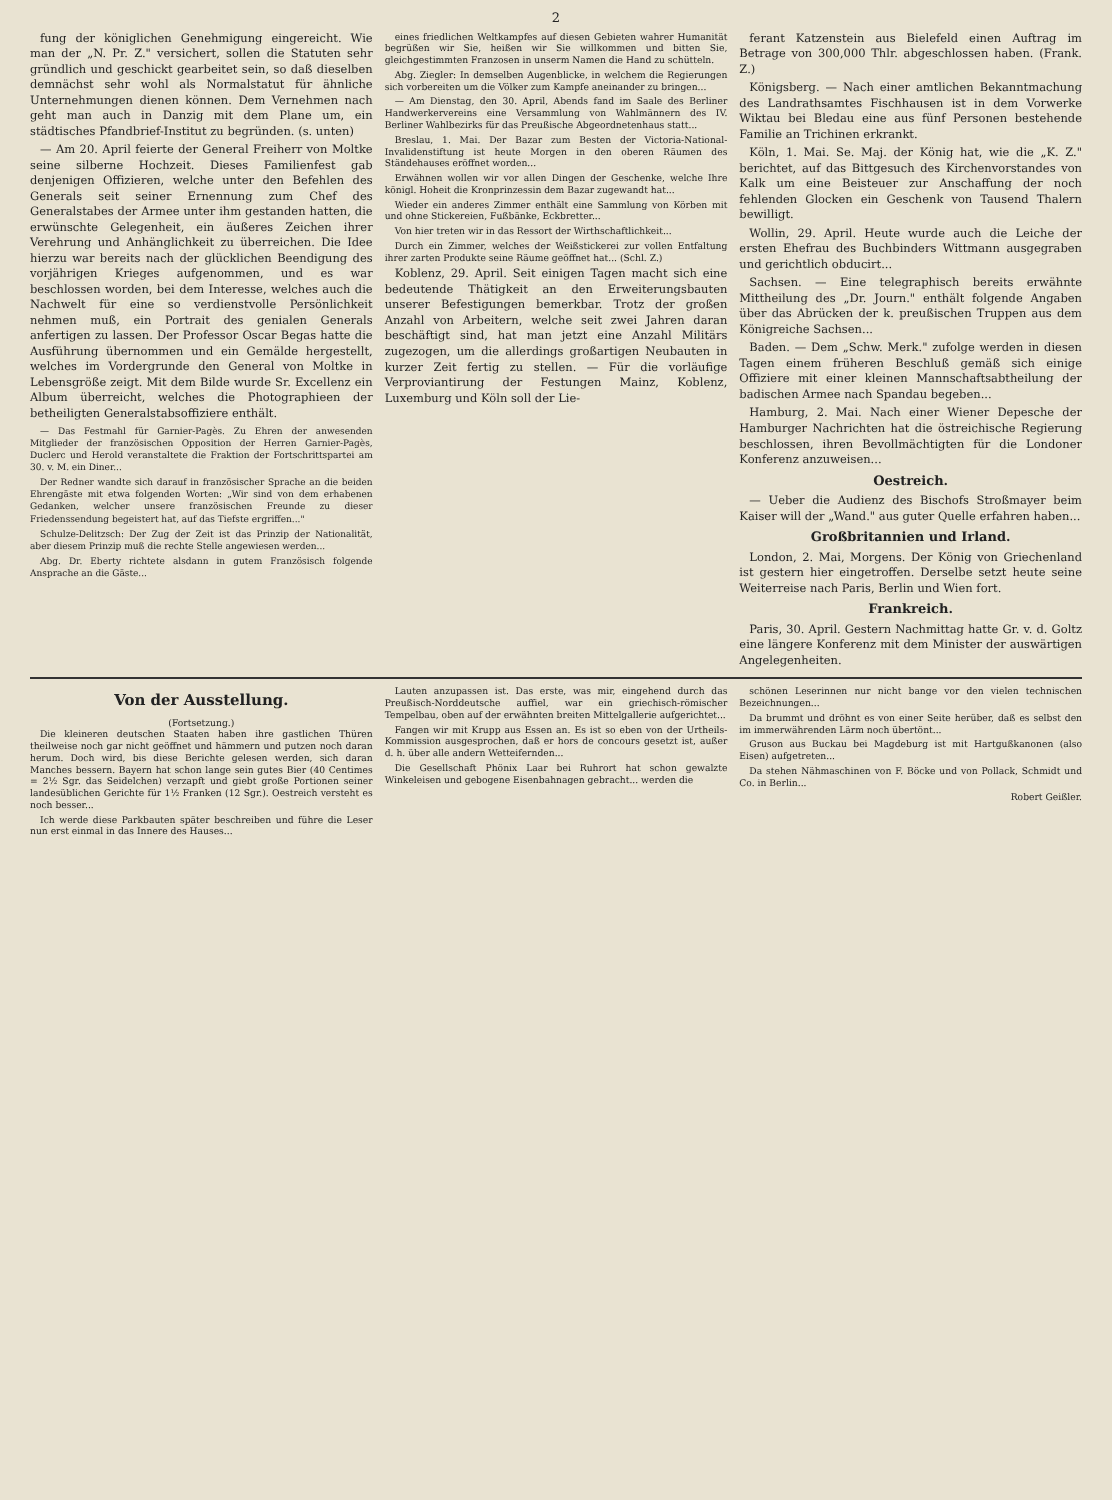2
fung der königlichen Genehmigung eingereicht. Wie man der „N. Pr. Z." versichert, sollen die Statuten sehr gründlich und geschickt gearbeitet sein, so daß dieselben demnächst sehr wohl als Normalstatut für ähnliche Unternehmungen dienen können. Dem Vernehmen nach geht man auch in Danzig mit dem Plane um, ein städtisches Pfandbrief-Institut zu begründen. (s. unten)
— Am 20. April feierte der General Freiherr von Moltke seine silberne Hochzeit. Dieses Familienfest gab denjenigen Offizieren, welche unter den Befehlen des Generals seit seiner Ernennung zum Chef des Generalstabes der Armee unter ihm gestanden hatten, die erwünschte Gelegenheit, ein äußeres Zeichen ihrer Verehrung und Anhänglichkeit zu überreichen. Die Idee hierzu war bereits nach der glücklichen Beendigung des vorjährigen Krieges aufgenommen, und es war beschlossen worden, bei dem Interesse, welches auch die Nachwelt für eine so verdienstvolle Persönlichkeit nehmen muß, ein Portrait des genialen Generals anfertigen zu lassen. Der Professor Oscar Begas hatte die Ausführung übernommen und ein Gemälde hergestellt, welches im Vordergrunde den General von Moltke in Lebensgröße zeigt. Mit dem Bilde wurde Sr. Excellenz ein Album überreicht, welches die Photographieen der betheiligten Generalstabsoffiziere enthält.
— Das Festmahl für Garnier-Pagès. Zu Ehren der anwesenden Mitglieder der französischen Opposition der Herren Garnier-Pagès, Duclerc und Herold veranstaltete die Fraktion der Fortschrittspartei am 30. v. M. ein Diner...
Der Redner wandte sich darauf in französischer Sprache an die beiden Ehrengäste mit etwa folgenden Worten: „Wir sind von dem erhabenen Gedanken, welcher unsere französischen Freunde zu dieser Friedenssendung begeistert hat, auf das Tiefste ergriffen..."
Schulze-Delitzsch: Der Zug der Zeit ist das Prinzip der Nationalität, aber diesem Prinzip muß die rechte Stelle angewiesen werden...
Abg. Dr. Eberty richtete alsdann in gutem Französisch folgende Ansprache an die Gäste...
eines friedlichen Weltkampfes auf diesen Gebieten wahrer Humanität begrüßen wir Sie, heißen wir Sie willkommen und bitten Sie, gleichgestimmten Franzosen in unserm Namen die Hand zu schütteln.
Abg. Ziegler: In demselben Augenblicke, in welchem die Regierungen sich vorbereiten um die Völker zum Kampfe aneinander zu bringen...
— Am Dienstag, den 30. April, Abends fand im Saale des Berliner Handwerkervereins eine Versammlung von Wahlmännern des IV. Berliner Wahlbezirks für das Preußische Abgeordnetenhaus statt...
Breslau, 1. Mai. Der Bazar zum Besten der Victoria-National-Invalidenstiftung ist heute Morgen in den oberen Räumen des Ständehauses eröffnet worden...
Erwähnen wollen wir vor allen Dingen der Geschenke, welche Ihre königl. Hoheit die Kronprinzessin dem Bazar zugewandt hat...
Wieder ein anderes Zimmer enthält eine Sammlung von Körben mit und ohne Stickereien, Fußbänke, Eckbretter...
Von hier treten wir in das Ressort der Wirthschaftlichkeit...
Durch ein Zimmer, welches der Weißstickerei zur vollen Entfaltung ihrer zarten Produkte seine Räume geöffnet hat... (Schl. Z.)
Koblenz, 29. April. Seit einigen Tagen macht sich eine bedeutende Thätigkeit an den Erweiterungsbauten unserer Befestigungen bemerkbar. Trotz der großen Anzahl von Arbeitern, welche seit zwei Jahren daran beschäftigt sind, hat man jetzt eine Anzahl Militärs zugezogen, um die allerdings großartigen Neubauten in kurzer Zeit fertig zu stellen. — Für die vorläufige Verproviantirung der Festungen Mainz, Koblenz, Luxemburg und Köln soll der Lie-
ferant Katzenstein aus Bielefeld einen Auftrag im Betrage von 300,000 Thlr. abgeschlossen haben. (Frank. Z.)
Königsberg. — Nach einer amtlichen Bekanntmachung des Landrathsamtes Fischhausen ist in dem Vorwerke Wiktau bei Bledau eine aus fünf Personen bestehende Familie an Trichinen erkrankt.
Köln, 1. Mai. Se. Maj. der König hat, wie die „K. Z." berichtet, auf das Bittgesuch des Kirchenvorstandes von Kalk um eine Beisteuer zur Anschaffung der noch fehlenden Glocken ein Geschenk von Tausend Thalern bewilligt.
Wollin, 29. April. Heute wurde auch die Leiche der ersten Ehefrau des Buchbinders Wittmann ausgegraben und gerichtlich obducirt...
Sachsen. — Eine telegraphisch bereits erwähnte Mittheilung des „Dr. Journ." enthält folgende Angaben über das Abrücken der k. preußischen Truppen aus dem Königreiche Sachsen...
Baden. — Dem „Schw. Merk." zufolge werden in diesen Tagen einem früheren Beschluß gemäß sich einige Offiziere mit einer kleinen Mannschaftsabtheilung der badischen Armee nach Spandau begeben...
Hamburg, 2. Mai. Nach einer Wiener Depesche der Hamburger Nachrichten hat die östreichische Regierung beschlossen, ihren Bevollmächtigten für die Londoner Konferenz anzuweisen...
Oestreich.
— Ueber die Audienz des Bischofs Stroßmayer beim Kaiser will der „Wand." aus guter Quelle erfahren haben...
Großbritannien und Irland.
London, 2. Mai, Morgens. Der König von Griechenland ist gestern hier eingetroffen. Derselbe setzt heute seine Weiterreise nach Paris, Berlin und Wien fort.
Frankreich.
Paris, 30. April. Gestern Nachmittag hatte Gr. v. d. Goltz eine längere Konferenz mit dem Minister der auswärtigen Angelegenheiten.
Von der Ausstellung.
(Fortsetzung.)
Die kleineren deutschen Staaten haben ihre gastlichen Thüren theilweise noch gar nicht geöffnet und hämmern und putzen noch daran herum. Doch wird, bis diese Berichte gelesen werden, sich daran Manches bessern. Bayern hat schon lange sein gutes Bier (40 Centimes = 2½ Sgr. das Seidelchen) verzapft und giebt große Portionen seiner landesüblichen Gerichte für 1½ Franken (12 Sgr.). Oestreich versteht es noch besser...
Ich werde diese Parkbauten später beschreiben und führe die Leser nun erst einmal in das Innere des Hauses...
Lauten anzupassen ist. Das erste, was mir, eingehend durch das Preußisch-Norddeutsche auffiel, war ein griechisch-römischer Tempelbau, oben auf der erwähnten breiten Mittelgallerie aufgerichtet...
Fangen wir mit Krupp aus Essen an. Es ist so eben von der Urtheils-Kommission ausgesprochen, daß er hors de concours gesetzt ist, außer d. h. über alle andern Wetteifernden...
Die Gesellschaft Phönix Laar bei Ruhrort hat schon gewalzte Winkeleisen und gebogene Eisenbahnagen gebracht... werden die
schönen Leserinnen nur nicht bange vor den vielen technischen Bezeichnungen...
Da brummt und dröhnt es von einer Seite herüber, daß es selbst den im immerwährenden Lärm noch übertönt...
Gruson aus Buckau bei Magdeburg ist mit Hartgußkanonen (also Eisen) aufgetreten...
Da stehen Nähmaschinen von F. Böcke und von Pollack, Schmidt und Co. in Berlin...
Robert Geißler.